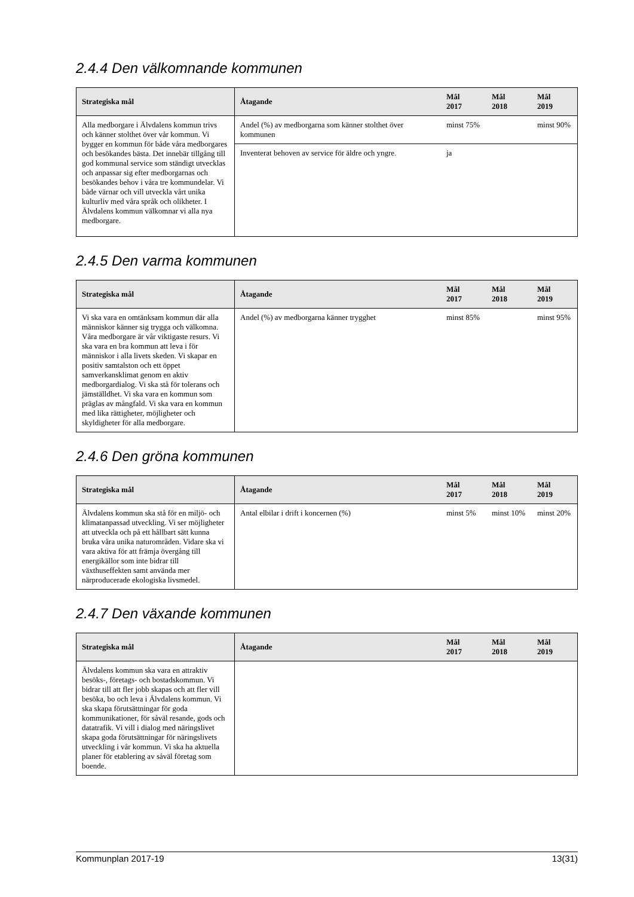2.4.4 Den välkomnande kommunen
| Strategiska mål | Åtagande | Mål 2017 | Mål 2018 | Mål 2019 |
| --- | --- | --- | --- | --- |
| Alla medborgare i Älvdalens kommun trivs och känner stolthet över vår kommun. Vi bygger en kommun för både våra medborgares och besökandes bästa. Det innebär tillgång till god kommunal service som ständigt utvecklas och anpassar sig efter medborgarnas och besökandes behov i våra tre kommundelar. Vi både värnar och vill utveckla vårt unika kulturliv med våra språk och olikheter. I Älvdalens kommun välkomnar vi alla nya medborgare. | Andel (%) av medborgarna som känner stolthet över kommunen | minst 75% | | minst 90% |
| | Inventerat behoven av service för äldre och yngre. | ja | | |
2.4.5 Den varma kommunen
| Strategiska mål | Åtagande | Mål 2017 | Mål 2018 | Mål 2019 |
| --- | --- | --- | --- | --- |
| Vi ska vara en omtänksam kommun där alla människor känner sig trygga och välkomna. Våra medborgare är vår viktigaste resurs. Vi ska vara en bra kommun att leva i för människor i alla livets skeden. Vi skapar en positiv samtalston och ett öppet samverkansklimat genom en aktiv medborgardialog. Vi ska stå för tolerans och jämställdhet. Vi ska vara en kommun som präglas av mångfald. Vi ska vara en kommun med lika rättigheter, möjligheter och skyldigheter för alla medborgare. | Andel (%) av medborgarna känner trygghet | minst 85% | | minst 95% |
2.4.6 Den gröna kommunen
| Strategiska mål | Åtagande | Mål 2017 | Mål 2018 | Mål 2019 |
| --- | --- | --- | --- | --- |
| Älvdalens kommun ska stå för en miljö- och klimatanpassad utveckling. Vi ser möjligheter att utveckla och på ett hållbart sätt kunna bruka våra unika naturområden. Vidare ska vi vara aktiva för att främja övergång till energikällor som inte bidrar till växthuseffekten samt använda mer närproducerade ekologiska livsmedel. | Antal elbilar i drift i koncernen (%) | minst 5% | minst 10% | minst 20% |
2.4.7 Den växande kommunen
| Strategiska mål | Åtagande | Mål 2017 | Mål 2018 | Mål 2019 |
| --- | --- | --- | --- | --- |
| Älvdalens kommun ska vara en attraktiv besöks-, företags- och bostadskommun. Vi bidrar till att fler jobb skapas och att fler vill besöka, bo och leva i Älvdalens kommun. Vi ska skapa förutsättningar för goda kommunikationer, för såväl resande, gods och datatrafik. Vi vill i dialog med näringslivet skapa goda förutsättningar för näringslivets utveckling i vår kommun. Vi ska ha aktuella planer för etablering av såväl företag som boende. | | | | |
Kommunplan 2017-19 13(31)